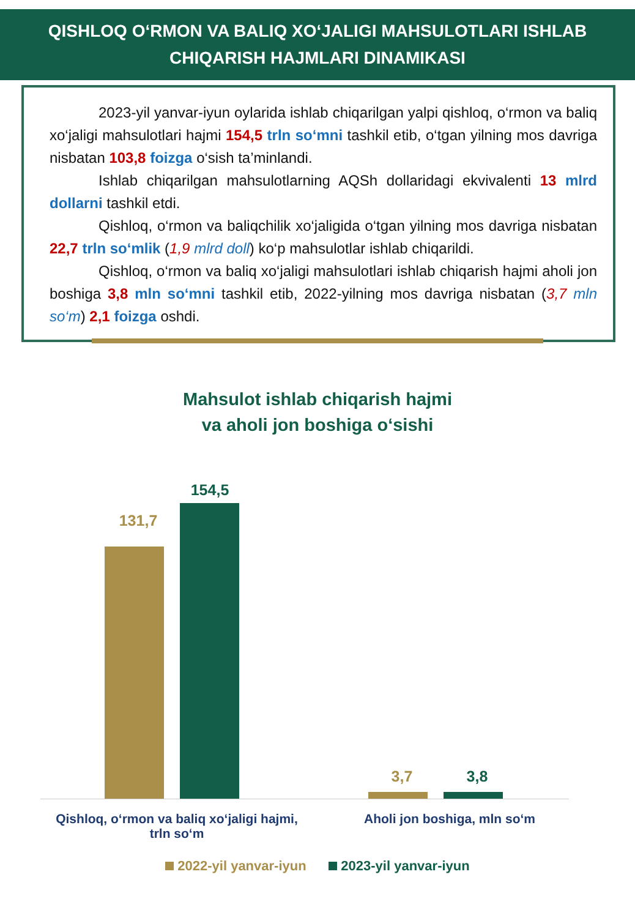QISHLOQ O‘RMON VA BALIQ XO‘JALIGI MAHSULOTLARI ISHLAB
CHIQARISH HAJMLARI DINAMIKASI
2023-yil yanvar-iyun oylarida ishlab chiqarilgan yalpi qishloq, o‘rmon va baliq xo‘jaligi mahsulotlari hajmi 154,5 trln so‘mni tashkil etib, o‘tgan yilning mos davriga nisbatan 103,8 foizga o‘sish ta’minlandi.
Ishlab chiqarilgan mahsulotlarning AQSh dollaridagi ekvivalenti 13 mlrd dollarni tashkil etdi.
Qishloq, o‘rmon va baliqchilik xo‘jaligida o‘tgan yilning mos davriga nisbatan 22,7 trln so‘mlik (1,9 mlrd doll) ko‘p mahsulotlar ishlab chiqarildi.
Qishloq, o‘rmon va baliq xo‘jaligi mahsulotlari ishlab chiqarish hajmi aholi jon boshiga 3,8 mln so‘mni tashkil etib, 2022-yilning mos davriga nisbatan (3,7 mln so‘m) 2,1 foizga oshdi.
Mahsulot ishlab chiqarish hajmi
va aholi jon boshiga o‘sishi
131,7
154,5
3,7 3,8
Qishloq, o‘rmon va baliq xo‘jaligi hajmi,
trln so‘m
Aholi jon boshiga, mln so‘m
2022-yil yanvar-iyun 2023-yil yanvar-iyun